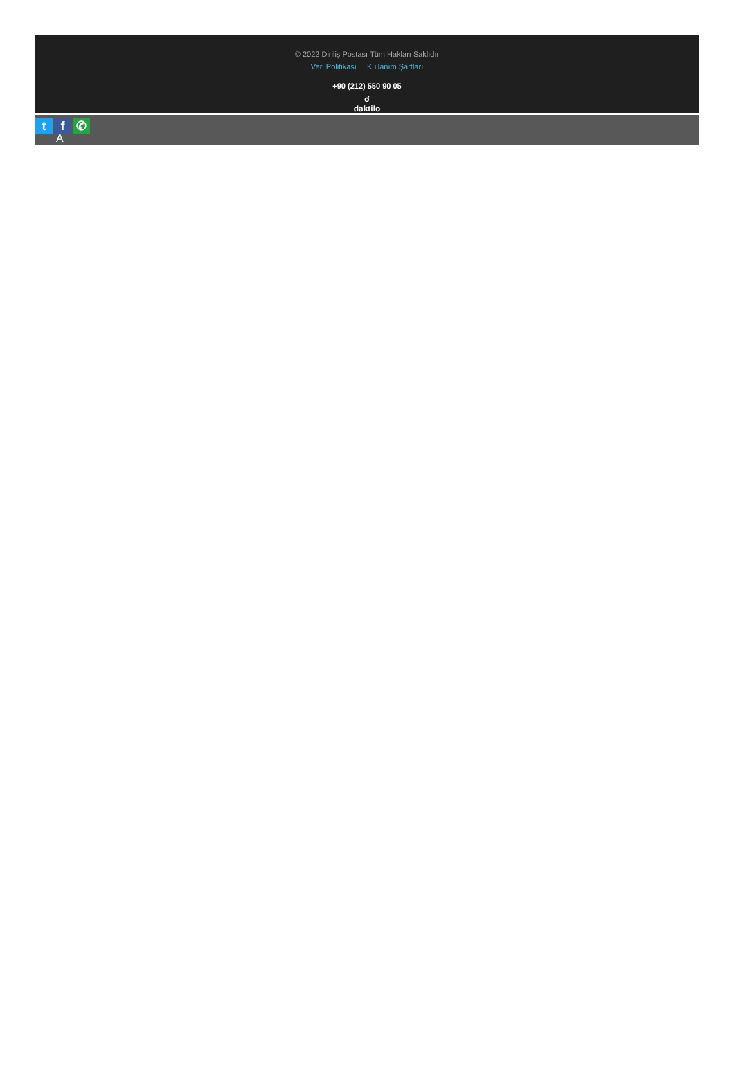© 2022 Diriliş Postası Tüm Hakları Saklıdır
Veri Politikası Kullanım Şartları
+90 (212) 550 90 05
☌
daktilo
tf ✆
A